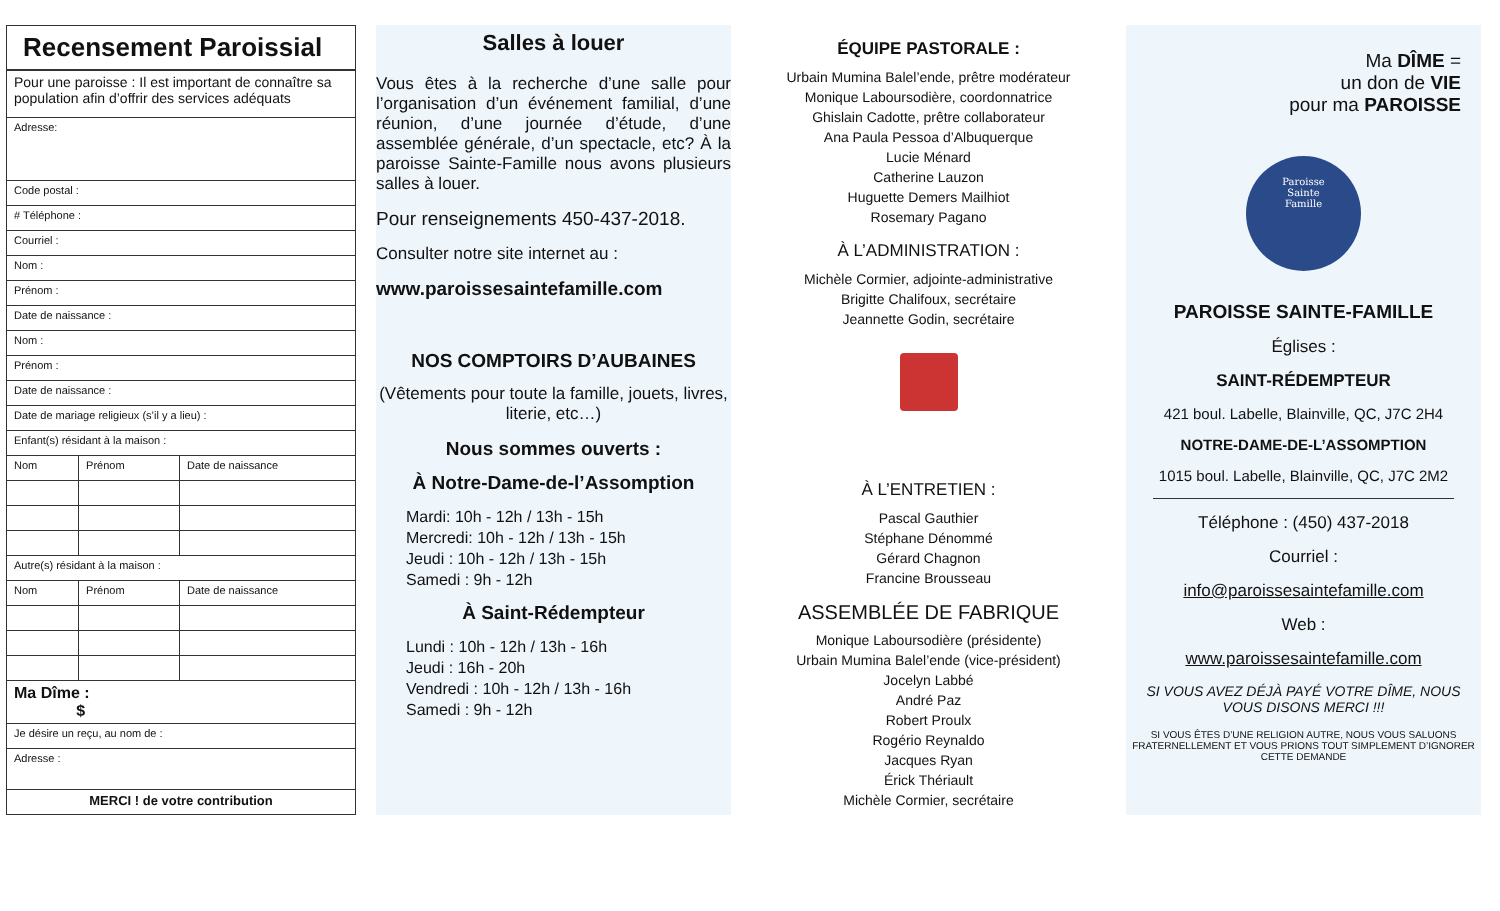Recensement Paroissial
| Pour une paroisse : Il est important de connaître sa population afin d’offrir des services adéquats | | |
| Adresse: | | |
| Code postal : | | |
| # Téléphone : | | |
| Courriel : | | |
| Nom : | | |
| Prénom : | | |
| Date de naissance : | | |
| Nom : | | |
| Prénom : | | |
| Date de naissance : | | |
| Date de mariage religieux (s’il y a lieu) : | | |
| Enfant(s) résidant à la maison : | | |
| Nom | Prénom | Date de naissance |
| Autre(s) résidant à la maison : | | |
| Nom | Prénom | Date de naissance |
| Ma Dîme : $ | | |
| Je désire un reçu, au nom de : | | |
| Adresse : | | |
| MERCI ! de votre contribution | | |
Salles à louer
Vous êtes à la recherche d’une salle pour l’organisation d’un événement familial, d’une réunion, d’une journée d’étude, d’une assemblée générale, d’un spectacle, etc? À la paroisse Sainte-Famille nous avons plusieurs salles à louer.
Pour renseignements 450-437-2018.
Consulter notre site internet au :
www.paroissesaintefamille.com
NOS COMPTOIRS D’AUBAINES
(Vêtements pour toute la famille, jouets, livres, literie, etc…)
Nous sommes ouverts :
À Notre-Dame-de-l’Assomption
Mardi: 10h - 12h / 13h - 15h
Mercredi: 10h - 12h / 13h - 15h
Jeudi : 10h - 12h / 13h - 15h
Samedi : 9h - 12h
À Saint-Rédempteur
Lundi : 10h - 12h / 13h - 16h
Jeudi : 16h - 20h
Vendredi : 10h - 12h / 13h - 16h
Samedi : 9h - 12h
ÉQUIPE PASTORALE :
Urbain Mumina Balel’ende, prêtre modérateur
Monique Laboursodière, coordonnatrice
Ghislain Cadotte, prêtre collaborateur
Ana Paula Pessoa d’Albuquerque
Lucie Ménard
Catherine Lauzon
Huguette Demers Mailhiot
Rosemary Pagano
À L’ADMINISTRATION :
Michèle Cormier, adjointe-administrative
Brigitte Chalifoux, secrétaire
Jeannette Godin, secrétaire
À L’ENTRETIEN :
Pascal Gauthier
Stéphane Dénommé
Gérard Chagnon
Francine Brousseau
ASSEMBLÉE DE FABRIQUE
Monique Laboursodière (présidente)
Urbain Mumina Balel’ende (vice-président)
Jocelyn Labbé
André Paz
Robert Proulx
Rogério Reynaldo
Jacques Ryan
Érick Thériault
Michèle Cormier, secrétaire
Ma DÎME =
un don de VIE
pour ma PAROISSE
Paroisse
Sainte
Famille
PAROISSE SAINTE-FAMILLE
Églises :
SAINT-RÉDEMPTEUR
421 boul. Labelle, Blainville, QC, J7C 2H4
NOTRE-DAME-DE-L’ASSOMPTION
1015 boul. Labelle, Blainville, QC, J7C 2M2
Téléphone : (450) 437-2018
Courriel :
info@paroissesaintefamille.com
Web :
www.paroissesaintefamille.com
SI VOUS AVEZ DÉJÀ PAYÉ VOTRE DÎME, NOUS VOUS DISONS MERCI !!!
SI VOUS ÊTES D’UNE RELIGION AUTRE, NOUS VOUS SALUONS FRATERNELLEMENT ET VOUS PRIONS TOUT SIMPLEMENT D’IGNORER CETTE DEMANDE